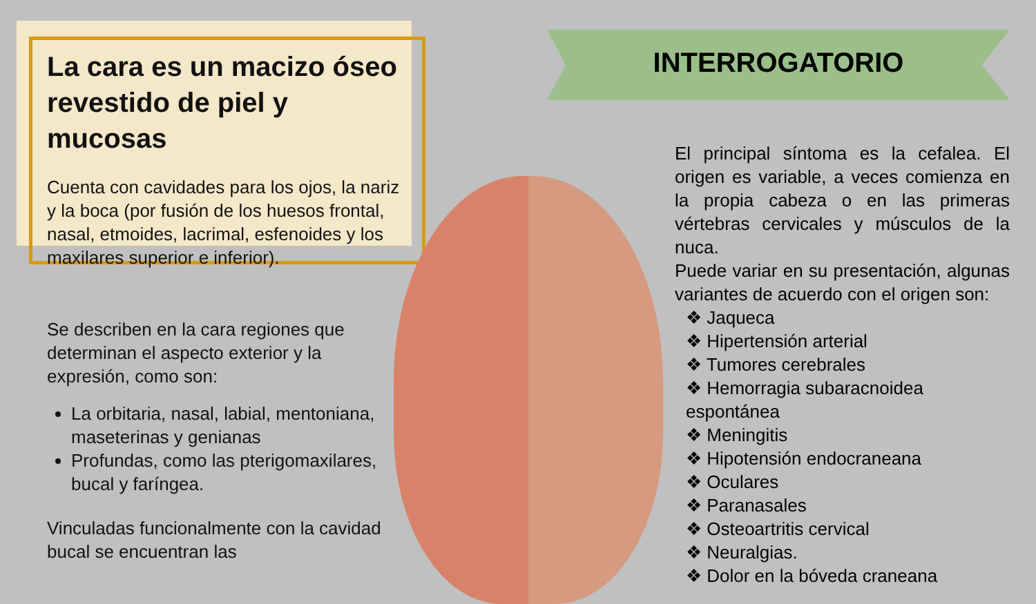La cara es un macizo óseo revestido de piel y mucosas
Cuenta con cavidades para los ojos, la nariz y la boca (por fusión de los huesos frontal, nasal, etmoides, lacrimal, esfenoides y los maxilares superior e inferior).
Se describen en la cara regiones que determinan el aspecto exterior y la expresión, como son:
La orbitaria, nasal, labial, mentoniana, maseterinas y genianas
Profundas, como las pterigomaxilares, bucal y faríngea.
Vinculadas funcionalmente con la cavidad bucal se encuentran las
INTERROGATORIO
El principal síntoma es la cefalea. El origen es variable, a veces comienza en la propia cabeza o en las primeras vértebras cervicales y músculos de la nuca.
Puede variar en su presentación, algunas variantes de acuerdo con el origen son:
❖ Jaqueca
❖ Hipertensión arterial
❖ Tumores cerebrales
❖ Hemorragia subaracnoidea espontánea
❖ Meningitis
❖ Hipotensión endocraneana
❖ Oculares
❖ Paranasales
❖ Osteoartritis cervical
❖ Neuralgias.
❖ Dolor en la bóveda craneana